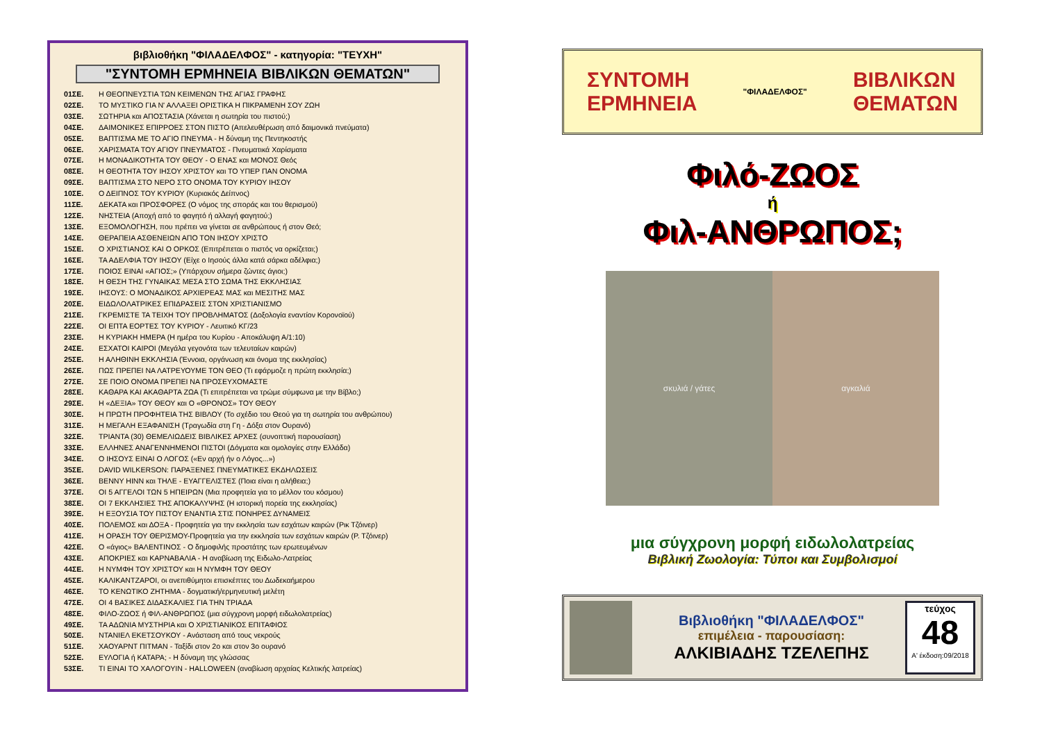βιβλιοθήκη "ΦΙΛΑΔΕΛΦΟΣ" - κατηγορία: "ΤΕΥΧΗ"
"ΣΥΝΤΟΜΗ ΕΡΜΗΝΕΙΑ ΒΙΒΛΙΚΩΝ ΘΕΜΑΤΩΝ"
01ΣΕ. Η ΘΕΟΠΝΕΥΣΤΙΑ ΤΩΝ ΚΕΙΜΕΝΩΝ ΤΗΣ ΑΓΙΑΣ ΓΡΑΦΗΣ
02ΣΕ. ΤΟ ΜΥΣΤΙΚΟ ΓΙΑ Ν' ΑΛΛΑΞΕΙ ΟΡΙΣΤΙΚΑ Η ΠΙΚΡΑΜΕΝΗ ΣΟΥ ΖΩΗ
03ΣΕ. ΣΩΤΗΡΙΑ και ΑΠΟΣΤΑΣΙΑ (Χάνεται η σωτηρία του πιστού;)
04ΣΕ. ΔΑΙΜΟΝΙΚΕΣ ΕΠΙΡΡΟΕΣ ΣΤΟΝ ΠΙΣΤΟ (Απελευθέρωση από δαιμονικά πνεύματα)
05ΣΕ. ΒΑΠΤΙΣΜΑ ΜΕ ΤΟ ΑΓΙΟ ΠΝΕΥΜΑ - Η δύναμη της Πεντηκοστής
06ΣΕ. ΧΑΡΙΣΜΑΤΑ ΤΟΥ ΑΓΙΟΥ ΠΝΕΥΜΑΤΟΣ - Πνευματικά Χαρίσματα
07ΣΕ. Η ΜΟΝΑΔΙΚΟΤΗΤΑ ΤΟΥ ΘΕΟΥ - Ο ΕΝΑΣ και ΜΟΝΟΣ Θεός
08ΣΕ. Η ΘΕΟΤΗΤΑ ΤΟΥ ΙΗΣΟΥ ΧΡΙΣΤΟΥ και ΤΟ ΥΠΕΡ ΠΑΝ ΟΝΟΜΑ
09ΣΕ. ΒΑΠΤΙΣΜΑ ΣΤΟ ΝΕΡΟ ΣΤΟ ΟΝΟΜΑ ΤΟΥ ΚΥΡΙΟΥ ΙΗΣΟΥ
10ΣΕ. Ο ΔΕΙΠΝΟΣ ΤΟΥ ΚΥΡΙΟΥ (Κυριακός Δείπνος)
11ΣΕ. ΔΕΚΑΤΑ και ΠΡΟΣΦΟΡΕΣ (Ο νόμος της σποράς και του θερισμού)
12ΣΕ. ΝΗΣΤΕΙΑ (Αποχή από το φαγητό ή αλλαγή φαγητού;)
13ΣΕ. ΕΞΟΜΟΛΟΓΗΣΗ, που πρέπει να γίνεται σε ανθρώπους ή στον Θεό;
14ΣΕ. ΘΕΡΑΠΕΙΑ ΑΣΘΕΝΕΙΩΝ ΑΠΟ ΤΟΝ ΙΗΣΟΥ ΧΡΙΣΤΟ
15ΣΕ. Ο ΧΡΙΣΤΙΑΝΟΣ ΚΑΙ Ο ΟΡΚΟΣ (Επιτρέπεται ο πιστός να ορκίζεται;)
16ΣΕ. ΤΑ ΑΔΕΛΦΙΑ ΤΟΥ ΙΗΣΟΥ (Είχε ο Ιησούς άλλα κατά σάρκα αδέλφια;)
17ΣΕ. ΠΟΙΟΣ ΕΙΝΑΙ «ΑΓΙΟΣ;» (Υπάρχουν σήμερα ζώντες άγιοι;)
18ΣΕ. Η ΘΕΣΗ ΤΗΣ ΓΥΝΑΙΚΑΣ ΜΕΣΑ ΣΤΟ ΣΩΜΑ ΤΗΣ ΕΚΚΛΗΣΙΑΣ
19ΣΕ. ΙΗΣΟΥΣ: Ο ΜΟΝΑΔΙΚΟΣ ΑΡΧΙΕΡΕΑΣ ΜΑΣ και ΜΕΣΙΤΗΣ ΜΑΣ
20ΣΕ. ΕΙΔΩΛΟΛΑΤΡΙΚΕΣ ΕΠΙΔΡΑΣΕΙΣ ΣΤΟΝ ΧΡΙΣΤΙΑΝΙΣΜΟ
21ΣΕ. ΓΚΡΕΜΙΣΤΕ ΤΑ ΤΕΙΧΗ ΤΟΥ ΠΡΟΒΛΗΜΑΤΟΣ (Δοξολογία εναντίον Κορονοϊού)
22ΣΕ. ΟΙ ΕΠΤΑ ΕΟΡΤΕΣ ΤΟΥ ΚΥΡΙΟΥ - Λευιτικό ΚΓ/23
23ΣΕ. Η ΚΥΡΙΑΚΗ ΗΜΕΡΑ (Η ημέρα του Κυρίου - Αποκάλυψη Α/1:10)
24ΣΕ. ΕΣΧΑΤΟΙ ΚΑΙΡΟΙ (Μεγάλα γεγονότα των τελευταίων καιρών)
25ΣΕ. Η ΑΛΗΘΙΝΗ ΕΚΚΛΗΣΙΑ (Έννοια, οργάνωση και όνομα της εκκλησίας)
26ΣΕ. ΠΩΣ ΠΡΕΠΕΙ ΝΑ ΛΑΤΡΕΥΟΥΜΕ ΤΟΝ ΘΕΟ (Τι εφάρμοζε η πρώτη εκκλησία;)
27ΣΕ. ΣΕ ΠΟΙΟ ΟΝΟΜΑ ΠΡΕΠΕΙ ΝΑ ΠΡΟΣΕΥΧΟΜΑΣΤΕ
28ΣΕ. ΚΑΘΑΡΑ ΚΑΙ ΑΚΑΘΑΡΤΑ ΖΩΑ (Τι επιτρέπεται να τρώμε σύμφωνα με την Βίβλο;)
29ΣΕ. Η «ΔΕΞΙΑ» ΤΟΥ ΘΕΟΥ και Ο «ΘΡΟΝΟΣ» ΤΟΥ ΘΕΟΥ
30ΣΕ. Η ΠΡΩΤΗ ΠΡΟΦΗΤΕΙΑ ΤΗΣ ΒΙΒΛΟΥ (Το σχέδιο του Θεού για τη σωτηρία του ανθρώπου)
31ΣΕ. Η ΜΕΓΑΛΗ ΕΞΑΦΑΝΙΣΗ (Τραγωδία στη Γη - Δόξα στον Ουρανό)
32ΣΕ. ΤΡΙΑΝΤΑ (30) ΘΕΜΕΛΙΩΔΕΙΣ ΒΙΒΛΙΚΕΣ ΑΡΧΕΣ (συνοπτική παρουσίαση)
33ΣΕ. ΕΛΛΗΝΕΣ ΑΝΑΓΕΝΝΗΜΕΝΟΙ ΠΙΣΤΟΙ (Δόγματα και ομολογίες στην Ελλάδα)
34ΣΕ. Ο ΙΗΣΟΥΣ ΕΙΝΑΙ Ο ΛΟΓΟΣ («Εν αρχή ήν ο Λόγος...»)
35ΣΕ. DAVID WILKERSON: ΠΑΡΑΞΕΝΕΣ ΠΝΕΥΜΑΤΙΚΕΣ ΕΚΔΗΛΩΣΕΙΣ
36ΣΕ. BENNY HINN και ΤΗΛΕ - ΕΥΑΓΓΕΛΙΣΤΕΣ (Ποια είναι η αλήθεια;)
37ΣΕ. ΟΙ 5 ΑΓΓΕΛΟΙ ΤΩΝ 5 ΗΠΕΙΡΩΝ (Μια προφητεία για το μέλλον του κόσμου)
38ΣΕ. ΟΙ 7 ΕΚΚΛΗΣΙΕΣ ΤΗΣ ΑΠΟΚΑΛΥΨΗΣ (Η ιστορική πορεία της εκκλησίας)
39ΣΕ. Η ΕΞΟΥΣΙΑ ΤΟΥ ΠΙΣΤΟΥ ΕΝΑΝΤΙΑ ΣΤΙΣ ΠΟΝΗΡΕΣ ΔΥΝΑΜΕΙΣ
40ΣΕ. ΠΟΛΕΜΟΣ και ΔΟΞΑ - Προφητεία για την εκκλησία των εσχάτων καιρών (Ρικ Τζόινερ)
41ΣΕ. Η ΟΡΑΣΗ ΤΟΥ ΘΕΡΙΣΜΟΥ-Προφητεία για την εκκλησία των εσχάτων καιρών (Ρ. Τζόινερ)
42ΣΕ. Ο «άγιος» ΒΑΛΕΝΤΙΝΟΣ - Ο δημοφιλής προστάτης των ερωτευμένων
43ΣΕ. ΑΠΟΚΡΙΕΣ και ΚΑΡΝΑΒΑΛΙΑ - Η αναβίωση της Ειδωλο-Λατρείας
44ΣΕ. Η ΝΥΜΦΗ ΤΟΥ ΧΡΙΣΤΟΥ και Η ΝΥΜΦΗ ΤΟΥ ΘΕΟΥ
45ΣΕ. ΚΑΛΙΚΑΝΤΖΑΡΟΙ, οι ανεπιθύμητοι επισκέπτες του Δωδεκαήμερου
46ΣΕ. ΤΟ ΚΕΝΩΤΙΚΟ ΖΗΤΗΜΑ - δογματική/ερμηνευτική μελέτη
47ΣΕ. ΟΙ 4 ΒΑΣΙΚΕΣ ΔΙΔΑΣΚΑΛΙΕΣ ΓΙΑ ΤΗΝ ΤΡΙΑΔΑ
48ΣΕ. ΦΙΛΟ-ΖΩΟΣ ή ΦΙΛ-ΑΝΘΡΩΠΟΣ (μια σύγχρονη μορφή ειδωλολατρείας)
49ΣΕ. ΤΑ ΑΔΩΝΙΑ ΜΥΣΤΗΡΙΑ και Ο ΧΡΙΣΤΙΑΝΙΚΟΣ ΕΠΙΤΑΦΙΟΣ
50ΣΕ. ΝΤΑΝΙΕΛ ΕΚΕΤΣΟΥΚΟΥ - Ανάσταση από τους νεκρούς
51ΣΕ. ΧΑΟΥΑΡΝΤ ΠΙΤΜΑΝ - Ταξίδι στον 2ο και στον 3ο ουρανό
52ΣΕ. ΕΥΛΟΓΙΑ ή ΚΑΤΑΡΑ; - Η δύναμη της γλώσσας
53ΣΕ. ΤΙ ΕΙΝΑΙ ΤΟ ΧΑΛΟΓΟΥΙΝ - HALLOWEEN (αναβίωση αρχαίας Κελτικής λατρείας)
ΣΥΝΤΟΜΗ
ΕΡΜΗΝΕΙΑ "ΦΙΛΑΔΕΛΦΟΣ" ΒΙΒΛΙΚΩΝ
ΘΕΜΑΤΩΝ
Φιλό-ΖΩΟΣ
ή
Φιλ-ΑΝΘΡΩΠΟΣ;
σκυλιά / γάτες αγκαλιά
μια σύγχρονη μορφή ειδωλολατρείας
Βιβλική Ζωολογία: Τύποι και Συμβολισμοί
Βιβλιοθήκη "ΦΙΛΑΔΕΛΦΟΣ"
επιμέλεια - παρουσίαση:
ΑΛΚΙΒΙΑΔΗΣ ΤΖΕΛΕΠΗΣ
τεύχος
48
Α' έκδοση:09/2018